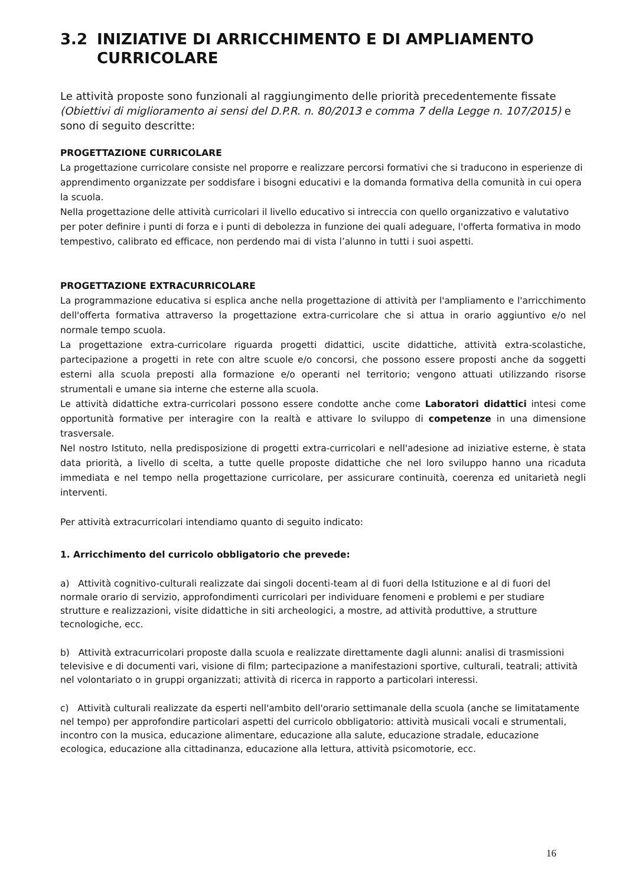3.2 INIZIATIVE DI ARRICCHIMENTO E DI AMPLIAMENTO CURRICOLARE
Le attività proposte sono funzionali al raggiungimento delle priorità precedentemente fissate (Obiettivi di miglioramento ai sensi del D.P.R. n. 80/2013 e comma 7 della Legge n. 107/2015) e sono di seguito descritte:
PROGETTAZIONE CURRICOLARE
La progettazione curricolare consiste nel proporre e realizzare percorsi formativi che si traducono in esperienze di apprendimento organizzate per soddisfare i bisogni educativi e la domanda formativa della comunità in cui opera la scuola.
Nella progettazione delle attività curricolari il livello educativo si intreccia con quello organizzativo e valutativo per poter definire i punti di forza e i punti di debolezza in funzione dei quali adeguare, l'offerta formativa in modo tempestivo, calibrato ed efficace, non perdendo mai di vista l’alunno in tutti i suoi aspetti.
PROGETTAZIONE EXTRACURRICOLARE
La programmazione educativa si esplica anche nella progettazione di attività per l'ampliamento e l'arricchimento dell'offerta formativa attraverso la progettazione extra-curricolare che si attua in orario aggiuntivo e/o nel normale tempo scuola.
La progettazione extra-curricolare riguarda progetti didattici, uscite didattiche, attività extra-scolastiche, partecipazione a progetti in rete con altre scuole e/o concorsi, che possono essere proposti anche da soggetti esterni alla scuola preposti alla formazione e/o operanti nel territorio; vengono attuati utilizzando risorse strumentali e umane sia interne che esterne alla scuola.
Le attività didattiche extra-curricolari possono essere condotte anche come Laboratori didattici intesi come opportunità formative per interagire con la realtà e attivare lo sviluppo di competenze in una dimensione trasversale.
Nel nostro Istituto, nella predisposizione di progetti extra-curricolari e nell'adesione ad iniziative esterne, è stata data priorità, a livello di scelta, a tutte quelle proposte didattiche che nel loro sviluppo hanno una ricaduta immediata e nel tempo nella progettazione curricolare, per assicurare continuità, coerenza ed unitarietà negli interventi.
Per attività extracurricolari intendiamo quanto di seguito indicato:
1. Arricchimento del curricolo obbligatorio che prevede:
a) Attività cognitivo-culturali realizzate dai singoli docenti-team al di fuori della Istituzione e al di fuori del normale orario di servizio, approfondimenti curricolari per individuare fenomeni e problemi e per studiare strutture e realizzazioni, visite didattiche in siti archeologici, a mostre, ad attività produttive, a strutture tecnologiche, ecc.
b) Attività extracurricolari proposte dalla scuola e realizzate direttamente dagli alunni: analisi di trasmissioni televisive e di documenti vari, visione di film; partecipazione a manifestazioni sportive, culturali, teatrali; attività nel volontariato o in gruppi organizzati; attività di ricerca in rapporto a particolari interessi.
c) Attività culturali realizzate da esperti nell'ambito dell'orario settimanale della scuola (anche se limitatamente nel tempo) per approfondire particolari aspetti del curricolo obbligatorio: attività musicali vocali e strumentali, incontro con la musica, educazione alimentare, educazione alla salute, educazione stradale, educazione ecologica, educazione alla cittadinanza, educazione alla lettura, attività psicomotorie, ecc.
16